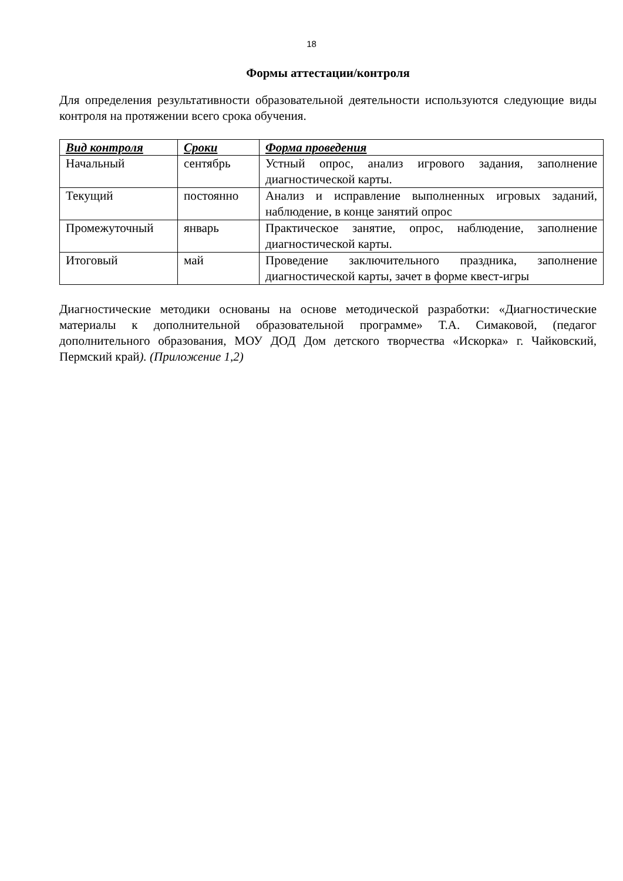18
Формы аттестации/контроля
Для определения результативности образовательной деятельности используются следующие виды контроля на протяжении всего срока обучения.
| Вид контроля | Сроки | Форма проведения |
| --- | --- | --- |
| Начальный | сентябрь | Устный опрос, анализ игрового задания, заполнение диагностической карты. |
| Текущий | постоянно | Анализ и исправление выполненных игровых заданий, наблюдение, в конце занятий опрос |
| Промежуточный | январь | Практическое занятие, опрос, наблюдение, заполнение диагностической карты. |
| Итоговый | май | Проведение заключительного праздника, заполнение диагностической карты, зачет в форме квест-игры |
Диагностические методики основаны на основе методической разработки: «Диагностические материалы к дополнительной образовательной программе» Т.А. Симаковой, (педагог дополнительного образования, МОУ ДОД Дом детского творчества «Искорка» г. Чайковский, Пермский край). (Приложение 1,2)